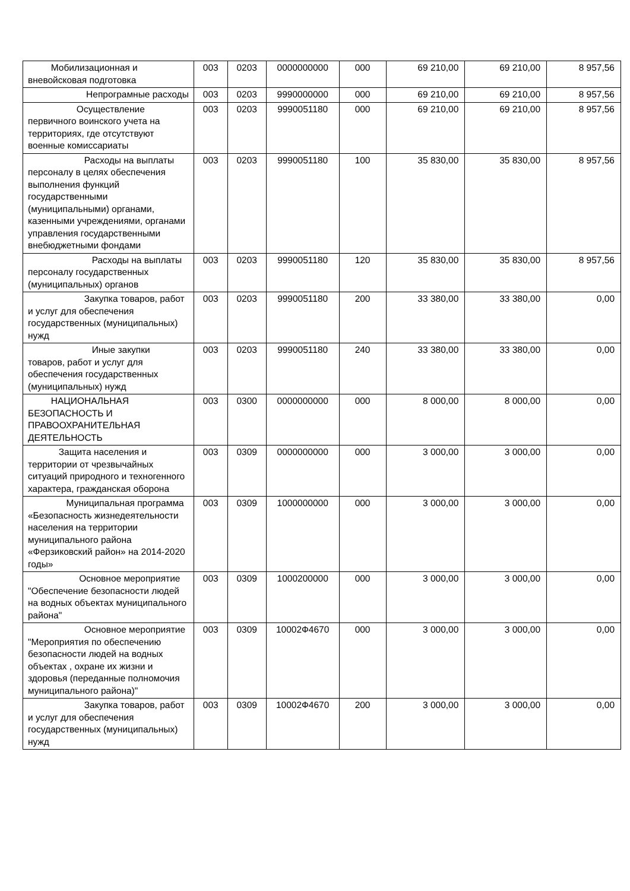| Мобилизационная и вневойсковая подготовка | 003 | 0203 | 0000000000 | 000 | 69 210,00 | 69 210,00 | 8 957,56 |
| Непрограмные расходы | 003 | 0203 | 9990000000 | 000 | 69 210,00 | 69 210,00 | 8 957,56 |
| Осуществление первичного воинского учета на территориях, где отсутствуют военные комиссариаты | 003 | 0203 | 9990051180 | 000 | 69 210,00 | 69 210,00 | 8 957,56 |
| Расходы на выплаты персоналу в целях обеспечения выполнения функций государственными (муниципальными) органами, казенными учреждениями, органами управления государственными внебюджетными фондами | 003 | 0203 | 9990051180 | 100 | 35 830,00 | 35 830,00 | 8 957,56 |
| Расходы на выплаты персоналу государственных (муниципальных) органов | 003 | 0203 | 9990051180 | 120 | 35 830,00 | 35 830,00 | 8 957,56 |
| Закупка товаров, работ и услуг для обеспечения государственных (муниципальных) нужд | 003 | 0203 | 9990051180 | 200 | 33 380,00 | 33 380,00 | 0,00 |
| Иные закупки товаров, работ и услуг для обеспечения государственных (муниципальных) нужд | 003 | 0203 | 9990051180 | 240 | 33 380,00 | 33 380,00 | 0,00 |
| НАЦИОНАЛЬНАЯ БЕЗОПАСНОСТЬ И ПРАВООХРАНИТЕЛЬНАЯ ДЕЯТЕЛЬНОСТЬ | 003 | 0300 | 0000000000 | 000 | 8 000,00 | 8 000,00 | 0,00 |
| Защита населения и территории от чрезвычайных ситуаций природного и техногенного характера, гражданская оборона | 003 | 0309 | 0000000000 | 000 | 3 000,00 | 3 000,00 | 0,00 |
| Муниципальная программа «Безопасность жизнедеятельности населения на территории муниципального района «Ферзиковский район» на 2014-2020 годы» | 003 | 0309 | 1000000000 | 000 | 3 000,00 | 3 000,00 | 0,00 |
| Основное мероприятие "Обеспечение безопасности людей на водных объектах муниципального района" | 003 | 0309 | 1000200000 | 000 | 3 000,00 | 3 000,00 | 0,00 |
| Основное мероприятие "Мероприятия по обеспечению безопасности людей на водных объектах , охране их жизни и здоровья (переданные полномочия муниципального района)" | 003 | 0309 | 10002Ф4670 | 000 | 3 000,00 | 3 000,00 | 0,00 |
| Закупка товаров, работ и услуг для обеспечения государственных (муниципальных) нужд | 003 | 0309 | 10002Ф4670 | 200 | 3 000,00 | 3 000,00 | 0,00 |